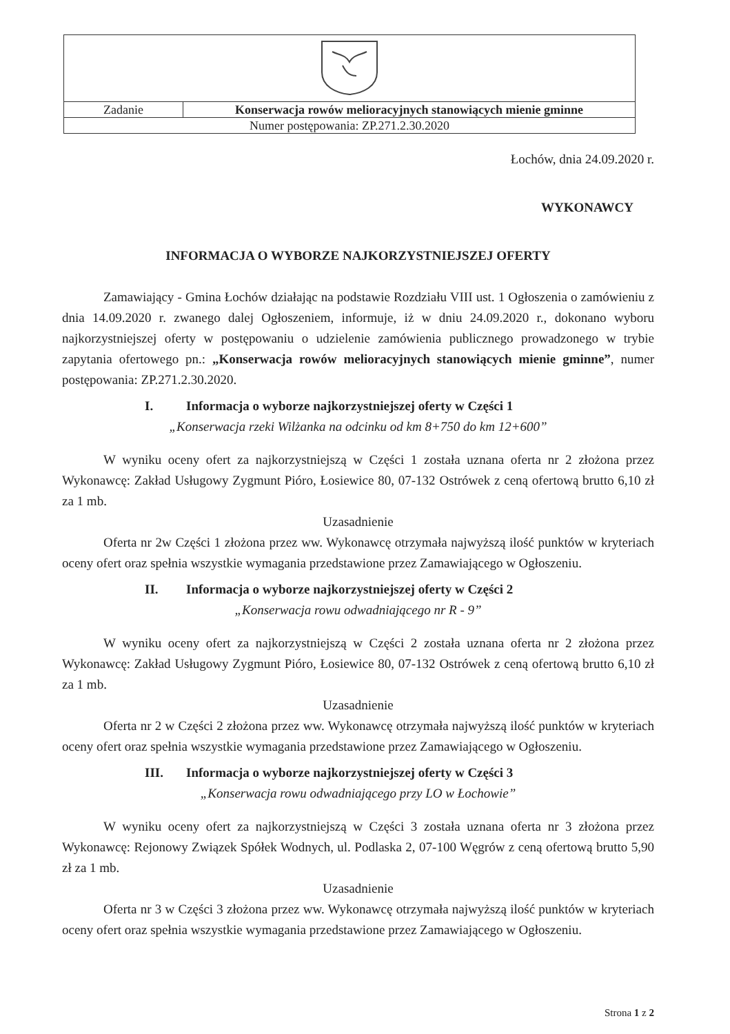| Zadanie | Konserwacja rowów melioracyjnych stanowiących mienie gminne |
| Numer postępowania: ZP.271.2.30.2020 | |
Łochów, dnia 24.09.2020 r.
WYKONAWCY
INFORMACJA O WYBORZE NAJKORZYSTNIEJSZEJ OFERTY
Zamawiający - Gmina Łochów działając na podstawie Rozdziału VIII ust. 1 Ogłoszenia o zamówieniu z dnia 14.09.2020 r. zwanego dalej Ogłoszeniem, informuje, iż w dniu 24.09.2020 r., dokonano wyboru najkorzystniejszej oferty w postępowaniu o udzielenie zamówienia publicznego prowadzonego w trybie zapytania ofertowego pn.: „Konserwacja rowów melioracyjnych stanowiących mienie gminne”, numer postępowania: ZP.271.2.30.2020.
I. Informacja o wyborze najkorzystniejszej oferty w Części 1
„Konserwacja rzeki Wilżanka na odcinku od km 8+750 do km 12+600”
W wyniku oceny ofert za najkorzystniejszą w Części 1 została uznana oferta nr 2 złożona przez Wykonawcę: Zakład Usługowy Zygmunt Pióro, Łosiewice 80, 07-132 Ostrówek z ceną ofertową brutto 6,10 zł za 1 mb.
Uzasadnienie
Oferta nr 2w Części 1 złożona przez ww. Wykonawcę otrzymała najwyższą ilość punktów w kryteriach oceny ofert oraz spełnia wszystkie wymagania przedstawione przez Zamawiającego w Ogłoszeniu.
II. Informacja o wyborze najkorzystniejszej oferty w Części 2
„Konserwacja rowu odwadniającego nr R - 9”
W wyniku oceny ofert za najkorzystniejszą w Części 2 została uznana oferta nr 2 złożona przez Wykonawcę: Zakład Usługowy Zygmunt Pióro, Łosiewice 80, 07-132 Ostrówek z ceną ofertową brutto 6,10 zł za 1 mb.
Uzasadnienie
Oferta nr 2 w Części 2 złożona przez ww. Wykonawcę otrzymała najwyższą ilość punktów w kryteriach oceny ofert oraz spełnia wszystkie wymagania przedstawione przez Zamawiającego w Ogłoszeniu.
III. Informacja o wyborze najkorzystniejszej oferty w Części 3
„Konserwacja rowu odwadniającego przy LO w Łochowie”
W wyniku oceny ofert za najkorzystniejszą w Części 3 została uznana oferta nr 3 złożona przez Wykonawcę: Rejonowy Związek Spółek Wodnych, ul. Podlaska 2, 07-100 Węgrów z ceną ofertową brutto 5,90 zł za 1 mb.
Uzasadnienie
Oferta nr 3 w Części 3 złożona przez ww. Wykonawcę otrzymała najwyższą ilość punktów w kryteriach oceny ofert oraz spełnia wszystkie wymagania przedstawione przez Zamawiającego w Ogłoszeniu.
Strona 1 z 2